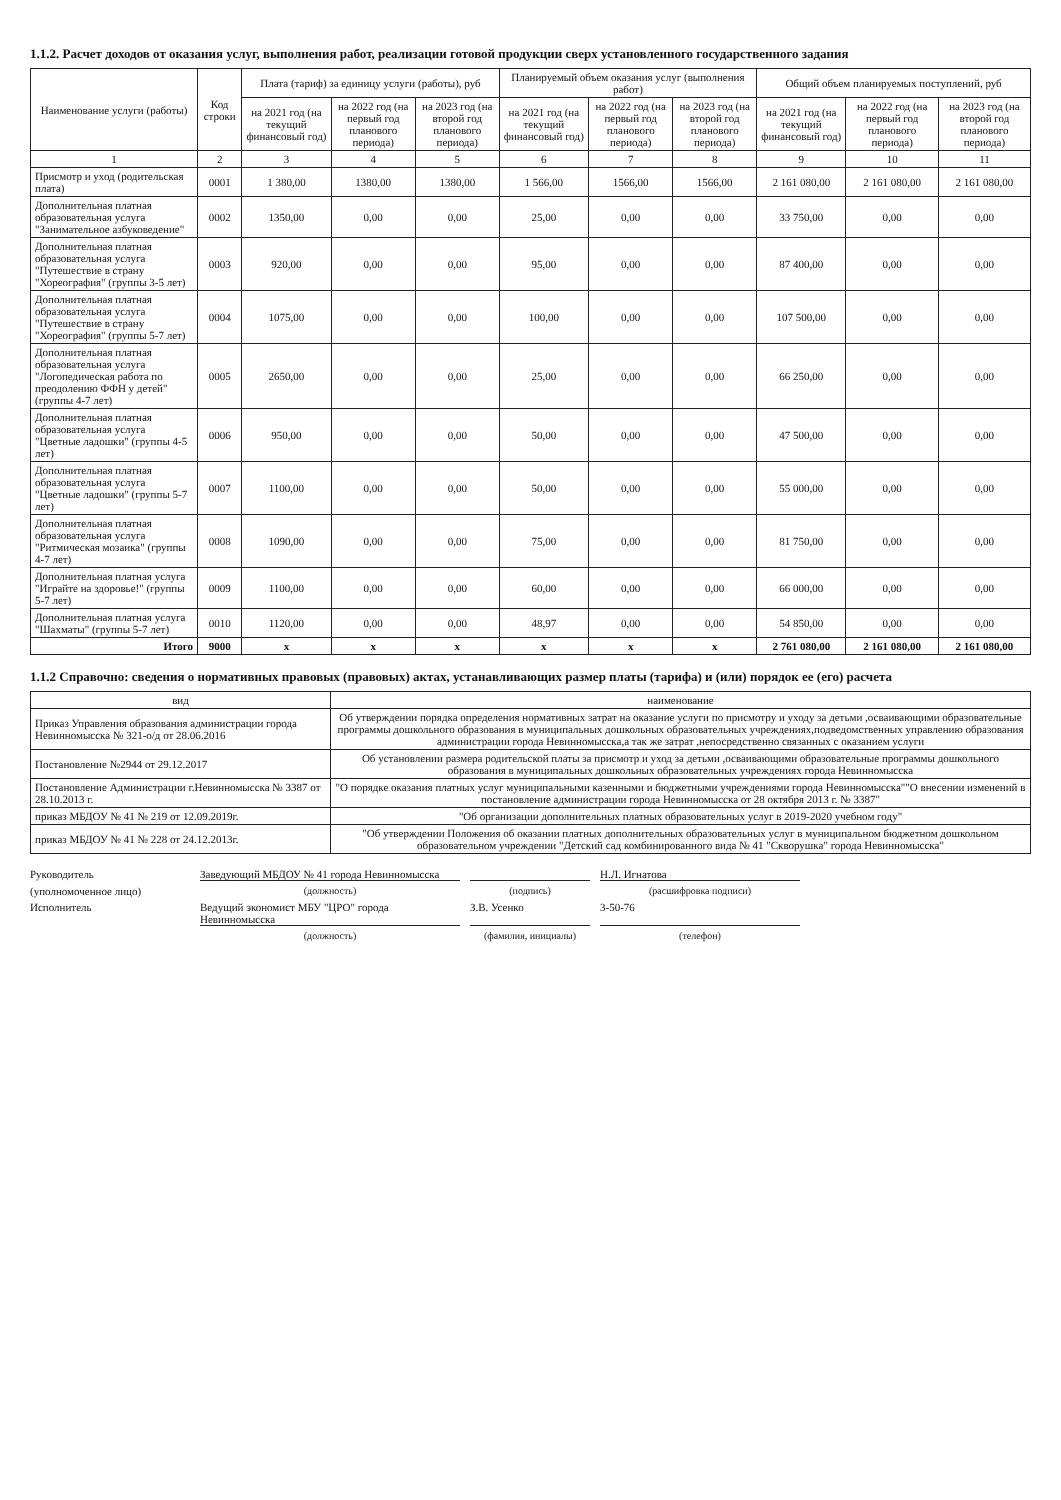1.1.2. Расчет доходов от оказания услуг, выполнения работ, реализации готовой продукции сверх установленного государственного задания
| Наименование услуги (работы) | Код строки | Плата (тариф) за единицу услуги (работы), руб | | | Планируемый объем оказания услуг (выполнения работ) | | | Общий объем планируемых поступлений, руб | | |
| --- | --- | --- | --- | --- | --- | --- | --- | --- | --- | --- |
| | | на 2021 год (на текущий финансовый год) | на 2022 год (на первый год планового периода) | на 2023 год (на второй год планового периода) | на 2021 год (на текущий финансовый год) | на 2022 год (на первый год планового периода) | на 2023 год (на второй год планового периода) | на 2021 год (на текущий финансовый год) | на 2022 год (на первый год планового периода) | на 2023 год (на второй год планового периода) |
| 1 | 2 | 3 | 4 | 5 | 6 | 7 | 8 | 9 | 10 | 11 |
| Присмотр и уход (родительская плата) | 0001 | 1 380,00 | 1380,00 | 1380,00 | 1 566,00 | 1566,00 | 1566,00 | 2 161 080,00 | 2 161 080,00 | 2 161 080,00 |
| Дополнительная платная образовательная услуга "Занимательное азбуковедение" | 0002 | 1350,00 | 0,00 | 0,00 | 25,00 | 0,00 | 0,00 | 33 750,00 | 0,00 | 0,00 |
| Дополнительная платная образовательная услуга "Путешествие в страну "Хореография" (группы 3-5 лет) | 0003 | 920,00 | 0,00 | 0,00 | 95,00 | 0,00 | 0,00 | 87 400,00 | 0,00 | 0,00 |
| Дополнительная платная образовательная услуга "Путешествие в страну "Хореография" (группы 5-7 лет) | 0004 | 1075,00 | 0,00 | 0,00 | 100,00 | 0,00 | 0,00 | 107 500,00 | 0,00 | 0,00 |
| Дополнительная платная образовательная услуга "Логопедическая работа по преодолению ФФН у детей" (группы 4-7 лет) | 0005 | 2650,00 | 0,00 | 0,00 | 25,00 | 0,00 | 0,00 | 66 250,00 | 0,00 | 0,00 |
| Дополнительная платная образовательная услуга "Цветные ладошки" (группы 4-5 лет) | 0006 | 950,00 | 0,00 | 0,00 | 50,00 | 0,00 | 0,00 | 47 500,00 | 0,00 | 0,00 |
| Дополнительная платная образовательная услуга "Цветные ладошки" (группы 5-7 лет) | 0007 | 1100,00 | 0,00 | 0,00 | 50,00 | 0,00 | 0,00 | 55 000,00 | 0,00 | 0,00 |
| Дополнительная платная образовательная услуга "Ритмическая мозаика" (группы 4-7 лет) | 0008 | 1090,00 | 0,00 | 0,00 | 75,00 | 0,00 | 0,00 | 81 750,00 | 0,00 | 0,00 |
| Дополнительная платная услуга "Играйте на здоровье!" (группы 5-7 лет) | 0009 | 1100,00 | 0,00 | 0,00 | 60,00 | 0,00 | 0,00 | 66 000,00 | 0,00 | 0,00 |
| Дополнительная платная услуга "Шахматы" (группы 5-7 лет) | 0010 | 1120,00 | 0,00 | 0,00 | 48,97 | 0,00 | 0,00 | 54 850,00 | 0,00 | 0,00 |
| Итого | 9000 | x | x | x | x | x | x | 2 761 080,00 | 2 161 080,00 | 2 161 080,00 |
1.1.2 Справочно: сведения о нормативных правовых (правовых) актах, устанавливающих размер платы (тарифа) и (или) порядок ее (его) расчета
| вид | наименование |
| --- | --- |
| Приказ Управления образования администрации города Невинномысска № 321-о/д от 28.06.2016 | Об утверждении порядка определения нормативных затрат на оказание услуги по присмотру и уходу за детьми ,осваивающими образовательные программы дошкольного образования в муниципальных дошкольных образовательных учреждениях,подведомственных управлению образования администрации города Невинномысска,а так же затрат ,непосредственно связанных с оказанием услуги |
| Постановление №2944 от 29.12.2017 | Об установлении размера родительской платы за присмотр и уход за детьми ,осваивающими образовательные программы дошкольного образования в муниципальных дошкольных образовательных учреждениях города Невинномысска |
| Постановление Администрации г.Невинномысска № 3387 от 28.10.2013 г. | "О порядке оказания платных услуг муниципальными казенными и бюджетными учреждениями города Невинномысска""О внесении изменений в постановление администрации города Невинномысска от 28 октября 2013 г. № 3387" |
| приказ МБДОУ № 41 № 219 от 12.09.2019г. | "Об организации дополнительных платных образовательных услуг в 2019-2020 учебном году" |
| приказ МБДОУ № 41 № 228 от 24.12.2013г. | "Об утверждении Положения об оказании платных дополнительных образовательных услуг в муниципальном бюджетном дошкольном образовательном учреждении "Детский сад комбинированного вида № 41 "Скворушка" города Невинномысска" |
Руководитель
Заведующий МБДОУ № 41 города Невинномысска
Н.Л. Игнатова
(уполномоченное лицо)
(должность)
(подпись)
(расшифровка подписи)
Исполнитель
Ведущий экономист МБУ "ЦРО" города Невинномысска
З.В. Усенко
3-50-76
(должность)
(фамилия, инициалы)
(телефон)